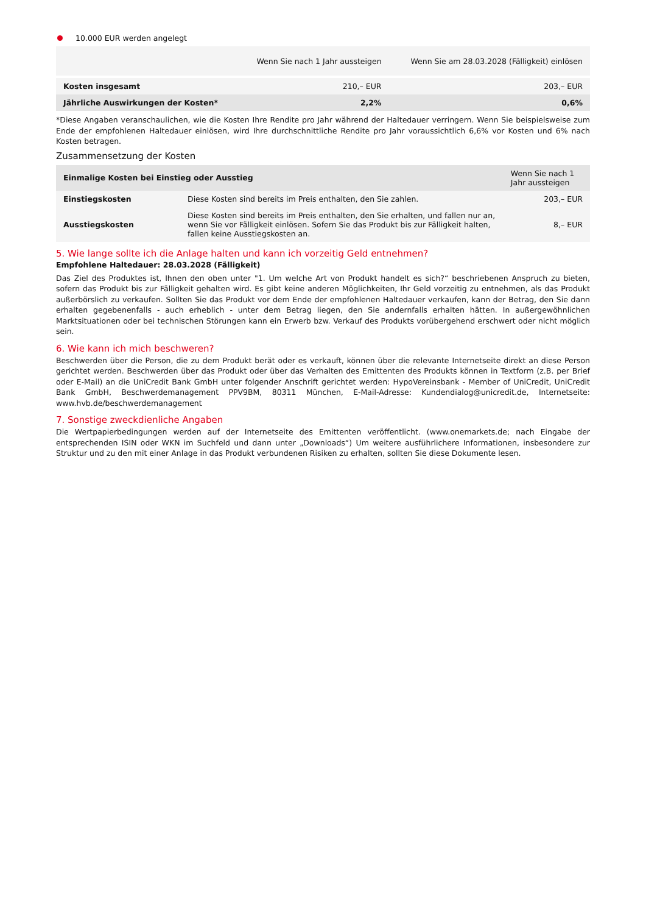10.000 EUR werden angelegt
| | Wenn Sie nach 1 Jahr aussteigen | Wenn Sie am 28.03.2028 (Fälligkeit) einlösen |
| --- | --- | --- |
| Kosten insgesamt | 210,– EUR | 203,– EUR |
| Jährliche Auswirkungen der Kosten* | 2,2% | 0,6% |
*Diese Angaben veranschaulichen, wie die Kosten Ihre Rendite pro Jahr während der Haltedauer verringern. Wenn Sie beispielsweise zum Ende der empfohlenen Haltedauer einlösen, wird Ihre durchschnittliche Rendite pro Jahr voraussichtlich 6,6% vor Kosten und 6% nach Kosten betragen.
Zusammensetzung der Kosten
| Einmalige Kosten bei Einstieg oder Ausstieg | | Wenn Sie nach 1 Jahr aussteigen |
| --- | --- | --- |
| Einstiegskosten | Diese Kosten sind bereits im Preis enthalten, den Sie zahlen. | 203,– EUR |
| Ausstiegskosten | Diese Kosten sind bereits im Preis enthalten, den Sie erhalten, und fallen nur an, wenn Sie vor Fälligkeit einlösen. Sofern Sie das Produkt bis zur Fälligkeit halten, fallen keine Ausstiegskosten an. | 8,– EUR |
5. Wie lange sollte ich die Anlage halten und kann ich vorzeitig Geld entnehmen?
Empfohlene Haltedauer: 28.03.2028 (Fälligkeit)
Das Ziel des Produktes ist, Ihnen den oben unter "1. Um welche Art von Produkt handelt es sich?“ beschriebenen Anspruch zu bieten, sofern das Produkt bis zur Fälligkeit gehalten wird. Es gibt keine anderen Möglichkeiten, Ihr Geld vorzeitig zu entnehmen, als das Produkt außerbörslich zu verkaufen. Sollten Sie das Produkt vor dem Ende der empfohlenen Haltedauer verkaufen, kann der Betrag, den Sie dann erhalten gegebenenfalls - auch erheblich - unter dem Betrag liegen, den Sie andernfalls erhalten hätten. In außergewöhnlichen Marktsituationen oder bei technischen Störungen kann ein Erwerb bzw. Verkauf des Produkts vorübergehend erschwert oder nicht möglich sein.
6. Wie kann ich mich beschweren?
Beschwerden über die Person, die zu dem Produkt berät oder es verkauft, können über die relevante Internetseite direkt an diese Person gerichtet werden. Beschwerden über das Produkt oder über das Verhalten des Emittenten des Produkts können in Textform (z.B. per Brief oder E-Mail) an die UniCredit Bank GmbH unter folgender Anschrift gerichtet werden: HypoVereinsbank - Member of UniCredit, UniCredit Bank GmbH, Beschwerdemanagement PPV9BM, 80311 München, E-Mail-Adresse: Kundendialog@unicredit.de, Internetseite: www.hvb.de/beschwerdemanagement
7. Sonstige zweckdienliche Angaben
Die Wertpapierbedingungen werden auf der Internetseite des Emittenten veröffentlicht. (www.onemarkets.de; nach Eingabe der entsprechenden ISIN oder WKN im Suchfeld und dann unter „Downloads“) Um weitere ausführlichere Informationen, insbesondere zur Struktur und zu den mit einer Anlage in das Produkt verbundenen Risiken zu erhalten, sollten Sie diese Dokumente lesen.